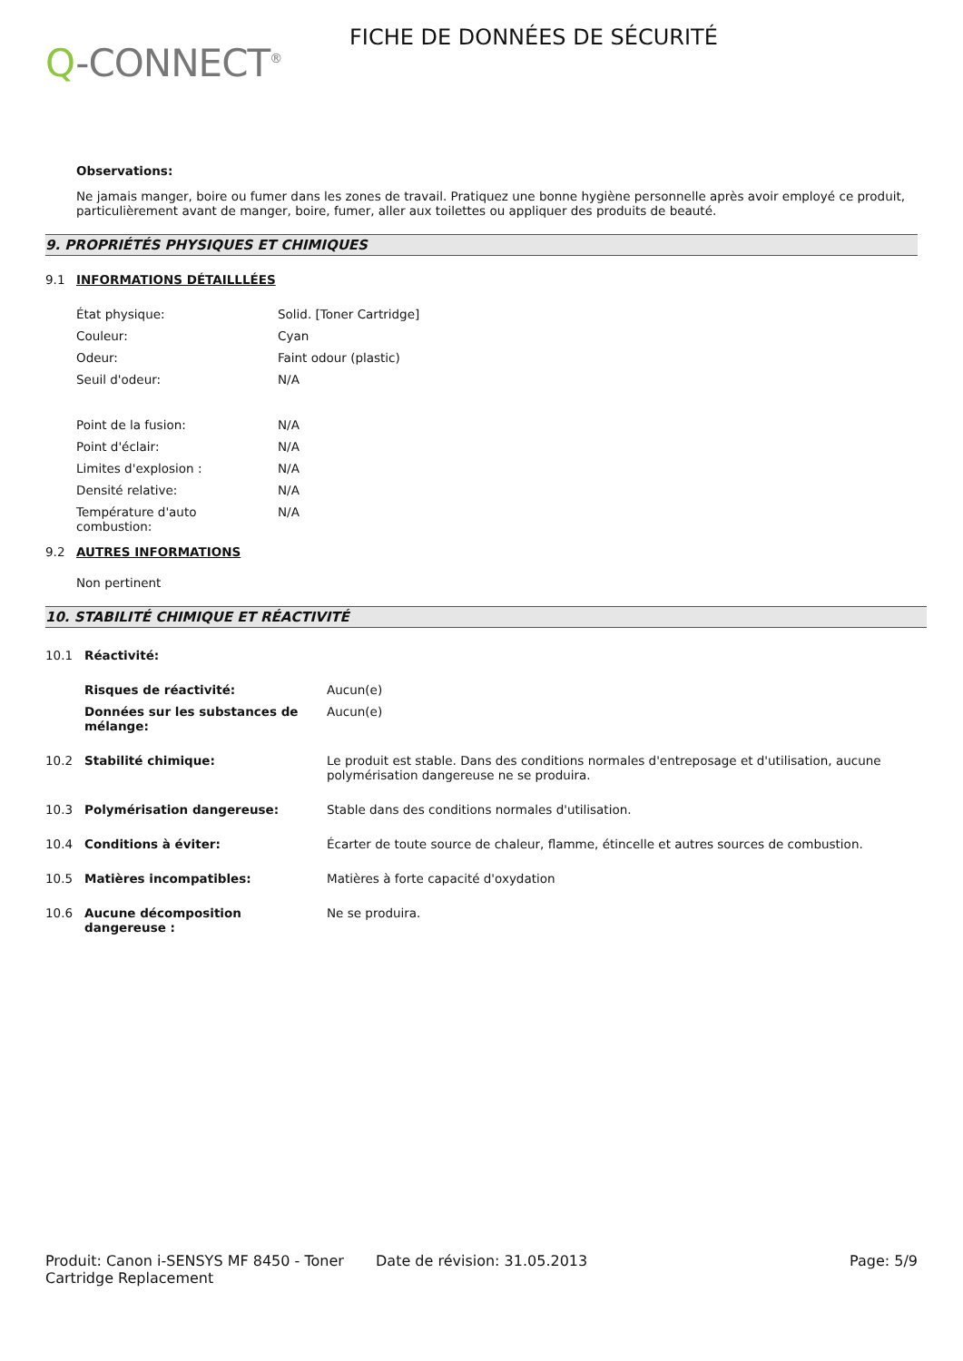Q-CONNECT<sup>®</sup>
FICHE DE DONNÉES DE SÉCURITÉ
Observations:
Ne jamais manger, boire ou fumer dans les zones de travail. Pratiquez une bonne hygiène personnelle après avoir employé ce produit, particulièrement avant de manger, boire, fumer, aller aux toilettes ou appliquer des produits de beauté.
9. PROPRIÉTÉS PHYSIQUES ET CHIMIQUES
9.1 INFORMATIONS DÉTAILLLÉES
| État physique: | Solid. [Toner Cartridge] |
| Couleur: | Cyan |
| Odeur: | Faint odour (plastic) |
| Seuil d'odeur: | N/A |
| Point de la fusion: | N/A |
| Point d'éclair: | N/A |
| Limites d'explosion : | N/A |
| Densité relative: | N/A |
| Température d'auto combustion: | N/A |
9.2 AUTRES INFORMATIONS
Non pertinent
10. STABILITÉ CHIMIQUE ET RÉACTIVITÉ
| 10.1 | Réactivité: | |
| | Risques de réactivité: | Aucun(e) |
| | Données sur les substances de mélange: | Aucun(e) |
| 10.2 | Stabilité chimique: | Le produit est stable. Dans des conditions normales d'entreposage et d'utilisation, aucune polymérisation dangereuse ne se produira. |
| 10.3 | Polymérisation dangereuse: | Stable dans des conditions normales d'utilisation. |
| 10.4 | Conditions à éviter: | Écarter de toute source de chaleur, flamme, étincelle et autres sources de combustion. |
| 10.5 | Matières incompatibles: | Matières à forte capacité d'oxydation |
| 10.6 | Aucune décomposition dangereuse : | Ne se produira. |
Produit: Canon i-SENSYS MF 8450 - Toner Cartridge Replacement
Date de révision: 31.05.2013 Page: 5/9